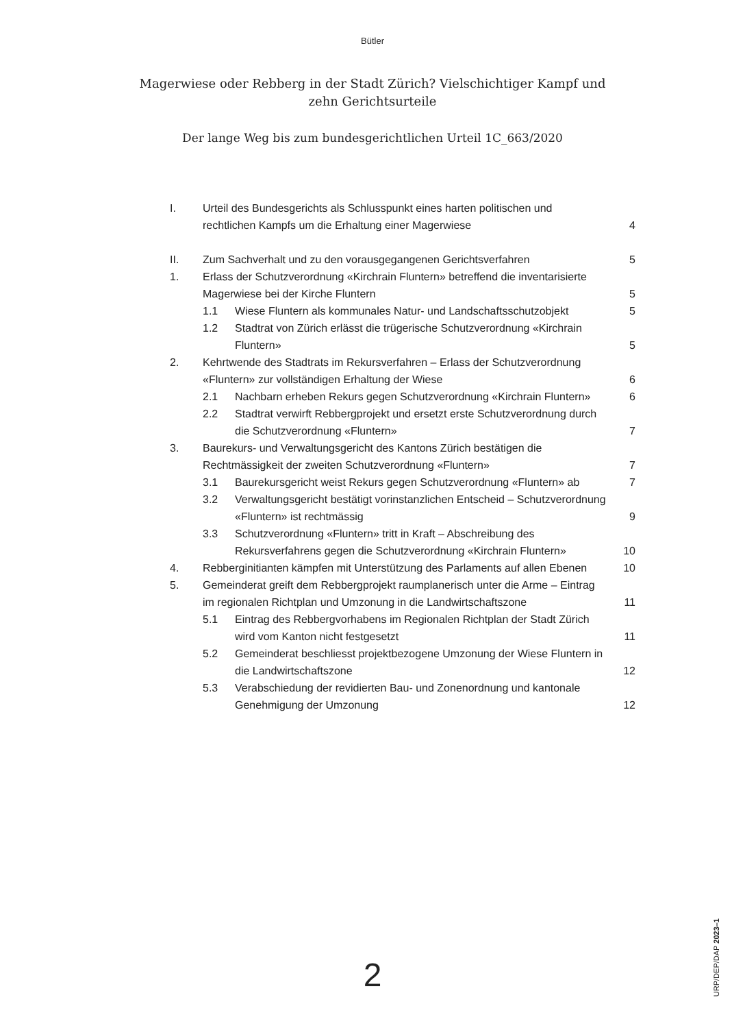Bütler
Magerwiese oder Rebberg in der Stadt Zürich? Vielschichtiger Kampf und zehn Gerichtsurteile
Der lange Weg bis zum bundesgerichtlichen Urteil 1C_663/2020
I. Urteil des Bundesgerichts als Schlusspunkt eines harten politischen und rechtlichen Kampfs um die Erhaltung einer Magerwiese
4
II. Zum Sachverhalt und zu den vorausgegangenen Gerichtsverfahren
5
1. Erlass der Schutzverordnung «Kirchrain Fluntern» betreffend die inventarisierte Magerwiese bei der Kirche Fluntern
5
1.1 Wiese Fluntern als kommunales Natur- und Landschaftsschutzobjekt
5
1.2 Stadtrat von Zürich erlässt die trügerische Schutzverordnung «Kirchrain Fluntern»
5
2. Kehrtwende des Stadtrats im Rekursverfahren – Erlass der Schutzverordnung «Fluntern» zur vollständigen Erhaltung der Wiese
6
2.1 Nachbarn erheben Rekurs gegen Schutzverordnung «Kirchrain Fluntern»
6
2.2 Stadtrat verwirft Rebbergprojekt und ersetzt erste Schutzverordnung durch die Schutzverordnung «Fluntern»
7
3. Baurekurs- und Verwaltungsgericht des Kantons Zürich bestätigen die Rechtmässigkeit der zweiten Schutzverordnung «Fluntern»
7
3.1 Baurekursgericht weist Rekurs gegen Schutzverordnung «Fluntern» ab
7
3.2 Verwaltungsgericht bestätigt vorinstanzlichen Entscheid – Schutzverordnung «Fluntern» ist rechtmässig
9
3.3 Schutzverordnung «Fluntern» tritt in Kraft – Abschreibung des Rekursverfahrens gegen die Schutzverordnung «Kirchrain Fluntern»
10
4. Rebberginitianten kämpfen mit Unterstützung des Parlaments auf allen Ebenen
10
5. Gemeinderat greift dem Rebbergprojekt raumplanerisch unter die Arme – Eintrag im regionalen Richtplan und Umzonung in die Landwirtschaftszone
11
5.1 Eintrag des Rebbergvorhabens im Regionalen Richtplan der Stadt Zürich wird vom Kanton nicht festgesetzt
11
5.2 Gemeinderat beschliesst projektbezogene Umzonung der Wiese Fluntern in die Landwirtschaftszone
12
5.3 Verabschiedung der revidierten Bau- und Zonenordnung und kantonale Genehmigung der Umzonung
12
2
URP/DEP/DAP 2023–1